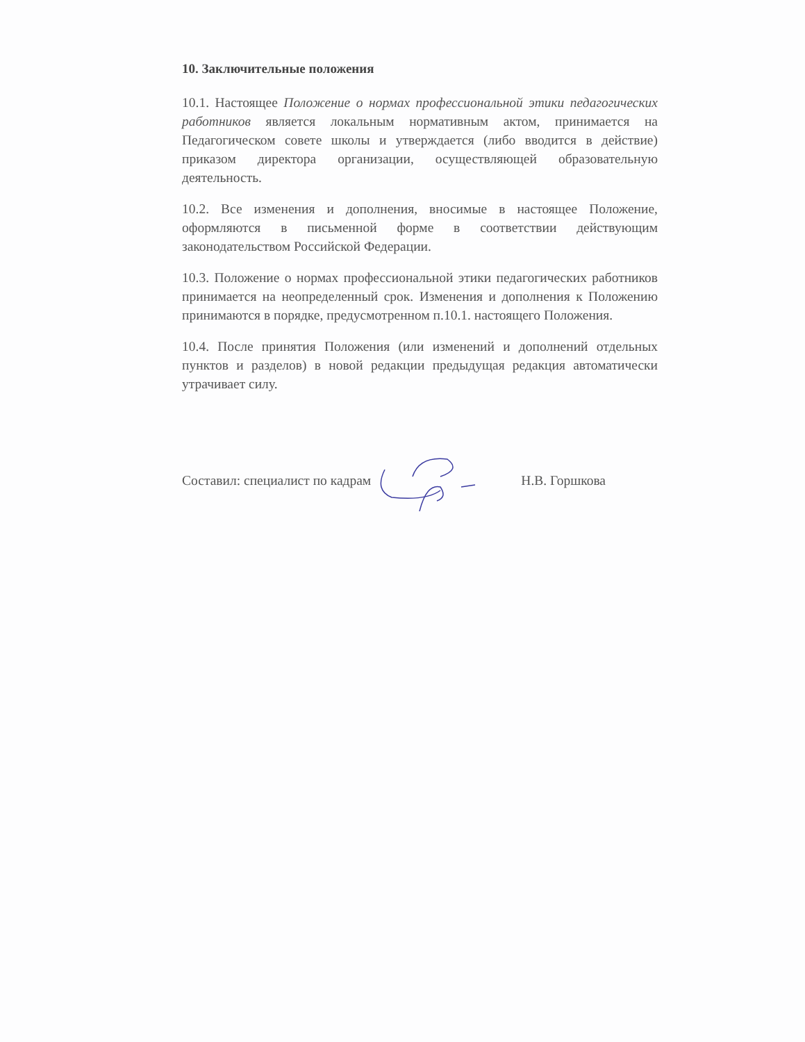10. Заключительные положения
10.1. Настоящее Положение о нормах профессиональной этики педагогических работников является локальным нормативным актом, принимается на Педагогическом совете школы и утверждается (либо вводится в действие) приказом директора организации, осуществляющей образовательную деятельность.
10.2. Все изменения и дополнения, вносимые в настоящее Положение, оформляются в письменной форме в соответствии действующим законодательством Российской Федерации.
10.3. Положение о нормах профессиональной этики педагогических работников принимается на неопределенный срок. Изменения и дополнения к Положению принимаются в порядке, предусмотренном п.10.1. настоящего Положения.
10.4. После принятия Положения (или изменений и дополнений отдельных пунктов и разделов) в новой редакции предыдущая редакция автоматически утрачивает силу.
Составил: специалист по кадрам Н.В. Горшкова